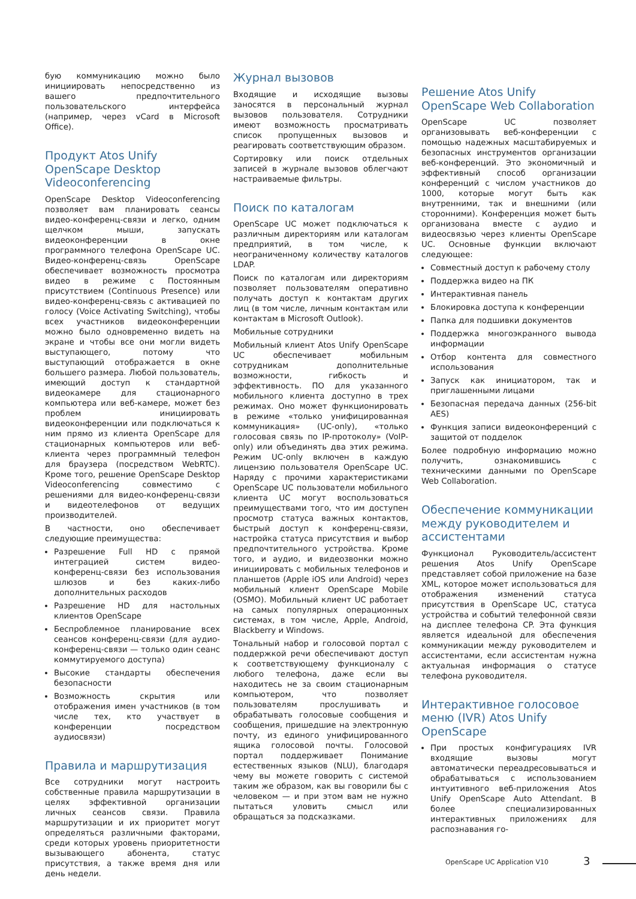бую коммуникацию можно было инициировать непосредственно из вашего предпочтительного пользовательского интерфейса (например, через vCard в Microsoft Office).
Продукт Atos Unify OpenScape Desktop Videoconferencing
OpenScape Desktop Videoconferencing позволяет вам планировать сеансы видео-конференц-связи и легко, одним щелчком мыши, запускать видеоконференции в окне программного телефона OpenScape UC. Видео-конференц-связь OpenScape обеспечивает возможность просмотра видео в режиме с Постоянным присутствием (Continuous Presence) или видео-конференц-связь с активацией по голосу (Voice Activating Switching), чтобы всех участников видеоконференции можно было одновременно видеть на экране и чтобы все они могли видеть выступающего, потому что выступающий отображается в окне большего размера. Любой пользователь, имеющий доступ к стандартной видеокамере для стационарного компьютера или веб-камере, может без проблем инициировать видеоконференции или подключаться к ним прямо из клиента OpenScape для стационарных компьютеров или веб-клиента через программный телефон для браузера (посредством WebRTC). Кроме того, решение OpenScape Desktop Videoconferencing совместимо с решениями для видео-конференц-связи и видеотелефонов от ведущих производителей.
В частности, оно обеспечивает следующие преимущества:
Разрешение Full HD с прямой интеграцией систем видео-конференц-связи без использования шлюзов и без каких-либо дополнительных расходов
Разрешение HD для настольных клиентов OpenScape
Беспроблемное планирование всех сеансов конференц-связи (для аудио-конференц-связи — только один сеанс коммутируемого доступа)
Высокие стандарты обеспечения безопасности
Возможность скрытия или отображения имен участников (в том числе тех, кто участвует в конференции посредством аудиосвязи)
Правила и маршрутизация
Все сотрудники могут настроить собственные правила маршрутизации в целях эффективной организации личных сеансов связи. Правила маршрутизации и их приоритет могут определяться различными факторами, среди которых уровень приоритетности вызывающего абонента, статус присутствия, а также время дня или день недели.
Журнал вызовов
Входящие и исходящие вызовы заносятся в персональный журнал вызовов пользователя. Сотрудники имеют возможность просматривать список пропущенных вызовов и реагировать соответствующим образом.
Сортировку или поиск отдельных записей в журнале вызовов облегчают настраиваемые фильтры.
Поиск по каталогам
OpenScape UC может подключаться к различным директориям или каталогам предприятий, в том числе, к неограниченному количеству каталогов LDAP.
Поиск по каталогам или директориям позволяет пользователям оперативно получать доступ к контактам других лиц (в том числе, личным контактам или контактам в Microsoft Outlook).
Мобильные сотрудники
Мобильный клиент Atos Unify OpenScape UC обеспечивает мобильным сотрудникам дополнительные возможности, гибкость и эффективность. ПО для указанного мобильного клиента доступно в трех режимах. Оно может функционировать в режиме «только унифицированная коммуникация» (UC-only), «только голосовая связь по IP-протоколу» (VoIP-only) или объединять два этих режима. Режим UC-only включен в каждую лицензию пользователя OpenScape UC. Наряду с прочими характеристиками OpenScape UC пользователи мобильного клиента UC могут воспользоваться преимуществами того, что им доступен просмотр статуса важных контактов, быстрый доступ к конференц-связи, настройка статуса присутствия и выбор предпочтительного устройства. Кроме того, и аудио, и видеозвонки можно инициировать с мобильных телефонов и планшетов (Apple iOS или Android) через мобильный клиент OpenScape Mobile (OSMO). Мобильный клиент UC работает на самых популярных операционных системах, в том числе, Apple, Android, Blackberry и Windows.
Тональный набор и голосовой портал с поддержкой речи обеспечивают доступ к соответствующему функционалу с любого телефона, даже если вы находитесь не за своим стационарным компьютером, что позволяет пользователям прослушивать и обрабатывать голосовые сообщения и сообщения, пришедшие на электронную почту, из единого унифицированного ящика голосовой почты. Голосовой портал поддерживает Понимание естественных языков (NLU), благодаря чему вы можете говорить с системой таким же образом, как вы говорили бы с человеком — и при этом вам не нужно пытаться уловить смысл или обращаться за подсказками.
Решение Atos Unify OpenScape Web Collaboration
OpenScape UC позволяет организовывать веб-конференции с помощью надежных масштабируемых и безопасных инструментов организации веб-конференций. Это экономичный и эффективный способ организации конференций с числом участников до 1000, которые могут быть как внутренними, так и внешними (или сторонними). Конференция может быть организована вместе с аудио и видеосвязью через клиенты OpenScape UC. Основные функции включают следующее:
Совместный доступ к рабочему столу
Поддержка видео на ПК
Интерактивная панель
Блокировка доступа к конференции
Папка для подшивки документов
Поддержка многоэкранного вывода информации
Отбор контента для совместного использования
Запуск как инициатором, так и приглашенными лицами
Безопасная передача данных (256-bit AES)
Функция записи видеоконференций с защитой от подделок
Более подробную информацию можно получить, ознакомившись с техническими данными по OpenScape Web Collaboration.
Обеспечение коммуникации между руководителем и ассистентами
Функционал Руководитель/ассистент решения Atos Unify OpenScape представляет собой приложение на базе XML, которое может использоваться для отображения изменений статуса присутствия в OpenScape UC, статуса устройства и событий телефонной связи на дисплее телефона CP. Эта функция является идеальной для обеспечения коммуникации между руководителем и ассистентами, если ассистентам нужна актуальная информация о статусе телефона руководителя.
Интерактивное голосовое меню (IVR) Atos Unify OpenScape
При простых конфигурациях IVR входящие вызовы могут автоматически переадресовываться и обрабатываться с использованием интуитивного веб-приложения Atos Unify OpenScape Auto Attendant. В более специализированных интерактивных приложениях для распознавания го-
OpenScape UC Application V10 3